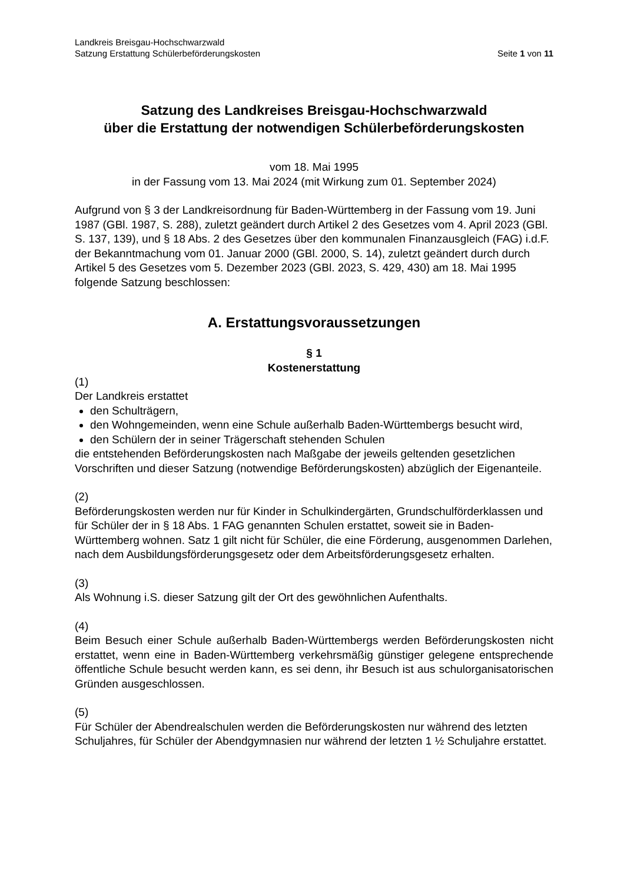Landkreis Breisgau-Hochschwarzwald
Satzung Erstattung Schülerbeförderungskosten Seite 1 von 11
Satzung des Landkreises Breisgau-Hochschwarzwald
über die Erstattung der notwendigen Schülerbeförderungskosten
vom 18. Mai 1995
in der Fassung vom 13. Mai 2024 (mit Wirkung zum 01. September 2024)
Aufgrund von § 3 der Landkreisordnung für Baden-Württemberg in der Fassung vom 19. Juni 1987 (GBl. 1987, S. 288), zuletzt geändert durch Artikel 2 des Gesetzes vom 4. April 2023 (GBl. S. 137, 139), und § 18 Abs. 2 des Gesetzes über den kommunalen Finanzausgleich (FAG) i.d.F. der Bekanntmachung vom 01. Januar 2000 (GBl. 2000, S. 14), zuletzt geändert durch durch Artikel 5 des Gesetzes vom 5. Dezember 2023 (GBl. 2023, S. 429, 430) am 18. Mai 1995 folgende Satzung beschlossen:
A. Erstattungsvoraussetzungen
§ 1
Kostenerstattung
(1)
Der Landkreis erstattet
den Schulträgern,
den Wohngemeinden, wenn eine Schule außerhalb Baden-Württembergs besucht wird,
den Schülern der in seiner Trägerschaft stehenden Schulen
die entstehenden Beförderungskosten nach Maßgabe der jeweils geltenden gesetzlichen Vorschriften und dieser Satzung (notwendige Beförderungskosten) abzüglich der Eigenanteile.
(2)
Beförderungskosten werden nur für Kinder in Schulkindergärten, Grundschulförderklassen und für Schüler der in § 18 Abs. 1 FAG genannten Schulen erstattet, soweit sie in Baden-Württemberg wohnen. Satz 1 gilt nicht für Schüler, die eine Förderung, ausgenommen Darlehen, nach dem Ausbildungsförderungsgesetz oder dem Arbeitsförderungsgesetz erhalten.
(3)
Als Wohnung i.S. dieser Satzung gilt der Ort des gewöhnlichen Aufenthalts.
(4)
Beim Besuch einer Schule außerhalb Baden-Württembergs werden Beförderungskosten nicht erstattet, wenn eine in Baden-Württemberg verkehrsmäßig günstiger gelegene entsprechende öffentliche Schule besucht werden kann, es sei denn, ihr Besuch ist aus schulorganisatorischen Gründen ausgeschlossen.
(5)
Für Schüler der Abendrealschulen werden die Beförderungskosten nur während des letzten Schuljahres, für Schüler der Abendgymnasien nur während der letzten 1 ½ Schuljahre erstattet.